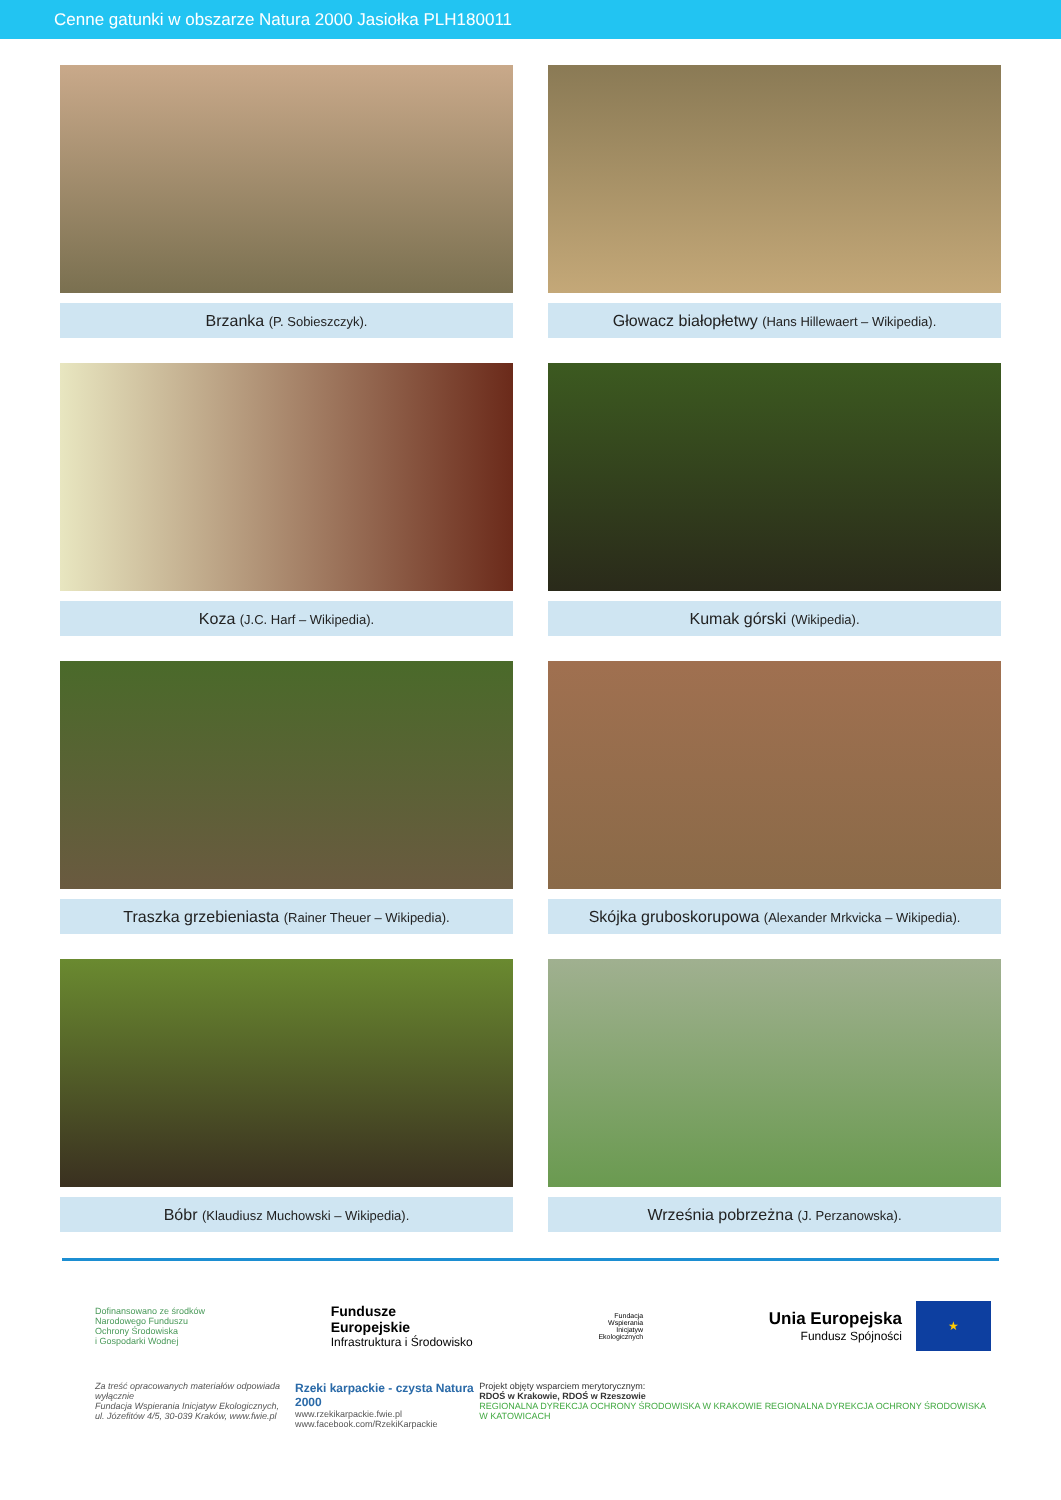Cenne gatunki w obszarze Natura 2000 Jasiołka PLH180011
Brzanka (P. Sobieszczyk).
Głowacz białopłetwy (Hans Hillewaert – Wikipedia).
Koza (J.C. Harf – Wikipedia).
Kumak górski (Wikipedia).
Traszka grzebieniasta (Rainer Theuer – Wikipedia).
Skójka gruboskorupowa (Alexander Mrkvicka – Wikipedia).
Bóbr (Klaudiusz Muchowski – Wikipedia).
Września pobrzeżna (J. Perzanowska).
Dofinansowano ze środków
Narodowego Funduszu
Ochrony Środowiska
i Gospodarki Wodnej
Fundusze
Europejskie
Infrastruktura i Środowisko
Fundacja
Wspierania
Inicjatyw
Ekologicznych
Unia Europejska
Fundusz Spójności
★
Za treść opracowanych materiałów odpowiada wyłącznie
Fundacja Wspierania Inicjatyw Ekologicznych,
ul. Józefitów 4/5, 30-039 Kraków, www.fwie.pl
Rzeki karpackie - czysta Natura 2000
www.rzekikarpackie.fwie.pl
www.facebook.com/RzekiKarpackie
Projekt objęty wsparciem merytorycznym:
RDOŚ w Krakowie, RDOŚ w Rzeszowie
REGIONALNA DYREKCJA OCHRONY ŚRODOWISKA W KRAKOWIE REGIONALNA DYREKCJA OCHRONY ŚRODOWISKA W KATOWICACH